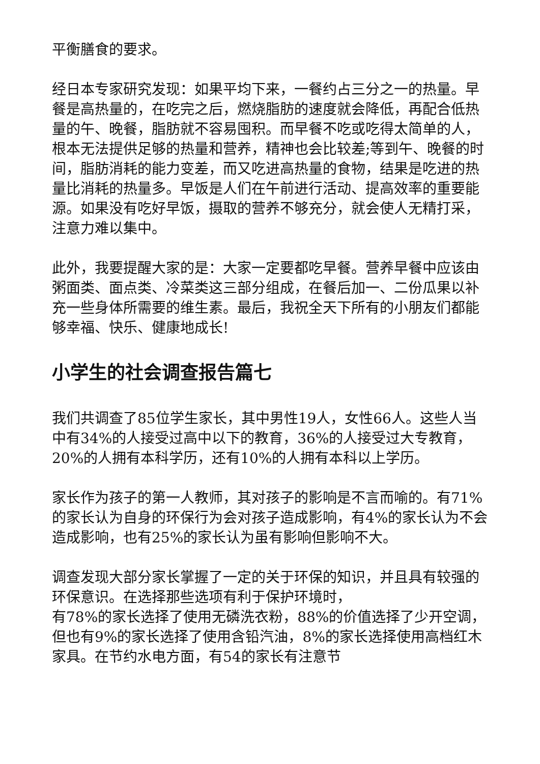平衡膳食的要求。
经日本专家研究发现：如果平均下来，一餐约占三分之一的热量。早餐是高热量的，在吃完之后，燃烧脂肪的速度就会降低，再配合低热量的午、晚餐，脂肪就不容易囤积。而早餐不吃或吃得太简单的人，根本无法提供足够的热量和营养，精神也会比较差;等到午、晚餐的时间，脂肪消耗的能力变差，而又吃进高热量的食物，结果是吃进的热量比消耗的热量多。早饭是人们在午前进行活动、提高效率的重要能源。如果没有吃好早饭，摄取的营养不够充分，就会使人无精打采，注意力难以集中。
此外，我要提醒大家的是：大家一定要都吃早餐。营养早餐中应该由粥面类、面点类、冷菜类这三部分组成，在餐后加一、二份瓜果以补充一些身体所需要的维生素。最后，我祝全天下所有的小朋友们都能够幸福、快乐、健康地成长!
小学生的社会调查报告篇七
我们共调查了85位学生家长，其中男性19人，女性66人。这些人当中有34%的人接受过高中以下的教育，36%的人接受过大专教育，20%的人拥有本科学历，还有10%的人拥有本科以上学历。
家长作为孩子的第一人教师，其对孩子的影响是不言而喻的。有71%的家长认为自身的环保行为会对孩子造成影响，有4%的家长认为不会造成影响，也有25%的家长认为虽有影响但影响不大。
调查发现大部分家长掌握了一定的关于环保的知识，并且具有较强的环保意识。在选择那些选项有利于保护环境时，
有78%的家长选择了使用无磷洗衣粉，88%的价值选择了少开空调，但也有9%的家长选择了使用含铅汽油，8%的家长选择使用高档红木家具。在节约水电方面，有54的家长有注意节